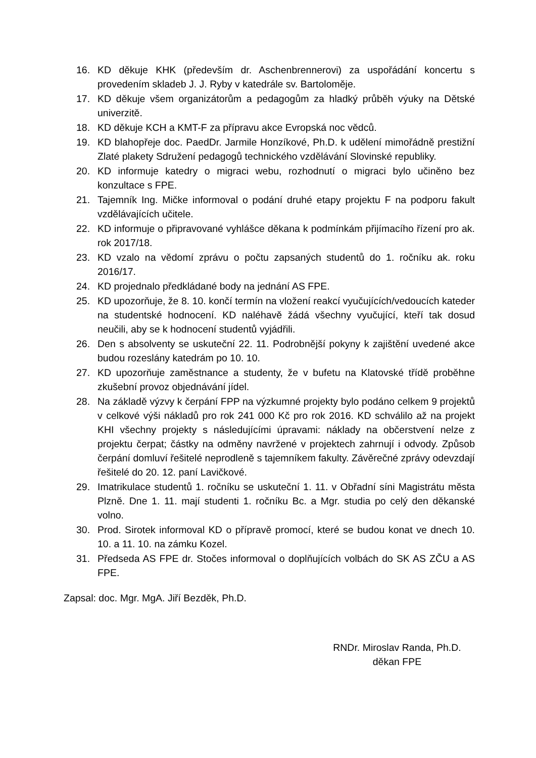16. KD děkuje KHK (především dr. Aschenbrennerovi) za uspořádání koncertu s provedením skladeb J. J. Ryby v katedrále sv. Bartoloměje.
17. KD děkuje všem organizátorům a pedagogům za hladký průběh výuky na Dětské univerzitě.
18. KD děkuje KCH a KMT-F za přípravu akce Evropská noc vědců.
19. KD blahopřeje doc. PaedDr. Jarmile Honzíkové, Ph.D. k udělení mimořádně prestižní Zlaté plakety Sdružení pedagogů technického vzdělávání Slovinské republiky.
20. KD informuje katedry o migraci webu, rozhodnutí o migraci bylo učiněno bez konzultace s FPE.
21. Tajemník Ing. Mičke informoval o podání druhé etapy projektu F na podporu fakult vzdělávajících učitele.
22. KD informuje o připravované vyhlášce děkana k podmínkám přijímacího řízení pro ak. rok 2017/18.
23. KD vzalo na vědomí zprávu o počtu zapsaných studentů do 1. ročníku ak. roku 2016/17.
24. KD projednalo předkládané body na jednání AS FPE.
25. KD upozorňuje, že 8. 10. končí termín na vložení reakcí vyučujících/vedoucích kateder na studentské hodnocení. KD naléhavě žádá všechny vyučující, kteří tak dosud neučili, aby se k hodnocení studentů vyjádřili.
26. Den s absolventy se uskuteční 22. 11. Podrobnější pokyny k zajištění uvedené akce budou rozeslány katedrám po 10. 10.
27. KD upozorňuje zaměstnance a studenty, že v bufetu na Klatovské třídě proběhne zkušební provoz objednávání jídel.
28. Na základě výzvy k čerpání FPP na výzkumné projekty bylo podáno celkem 9 projektů v celkové výši nákladů pro rok 241 000 Kč pro rok 2016. KD schválilo až na projekt KHI všechny projekty s následujícími úpravami: náklady na občerstvení nelze z projektu čerpat; částky na odměny navržené v projektech zahrnují i odvody. Způsob čerpání domluví řešitelé neprodleně s tajemníkem fakulty. Závěrečné zprávy odevzdají řešitelé do 20. 12. paní Lavičkové.
29. Imatrikulace studentů 1. ročníku se uskuteční 1. 11. v Obřadní síni Magistrátu města Plzně. Dne 1. 11. mají studenti 1. ročníku Bc. a Mgr. studia po celý den děkanské volno.
30. Prod. Sirotek informoval KD o přípravě promocí, které se budou konat ve dnech 10. 10. a 11. 10. na zámku Kozel.
31. Předseda AS FPE dr. Stočes informoval o doplňujících volbách do SK AS ZČU a AS FPE.
Zapsal: doc. Mgr. MgA. Jiří Bezděk, Ph.D.
RNDr. Miroslav Randa, Ph.D.
děkan FPE